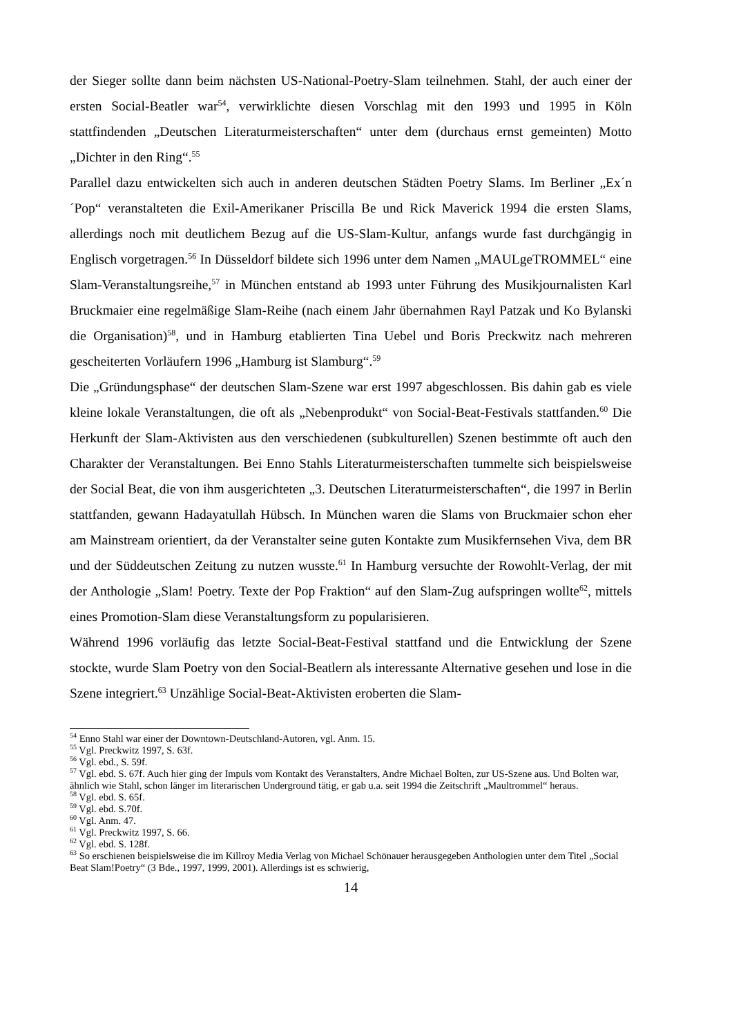der Sieger sollte dann beim nächsten US-National-Poetry-Slam teilnehmen. Stahl, der auch einer der ersten Social-Beatler war<sup>54</sup>, verwirklichte diesen Vorschlag mit den 1993 und 1995 in Köln stattfindenden „Deutschen Literaturmeisterschaften“ unter dem (durchaus ernst gemeinten) Motto „Dichter in den Ring“.<sup>55</sup>
Parallel dazu entwickelten sich auch in anderen deutschen Städten Poetry Slams. Im Berliner „Ex´n´Pop“ veranstalteten die Exil-Amerikaner Priscilla Be und Rick Maverick 1994 die ersten Slams, allerdings noch mit deutlichem Bezug auf die US-Slam-Kultur, anfangs wurde fast durchgängig in Englisch vorgetragen.<sup>56</sup> In Düsseldorf bildete sich 1996 unter dem Namen „MAULgeTROMMEL“ eine Slam-Veranstaltungsreihe,<sup>57</sup> in München entstand ab 1993 unter Führung des Musikjournalisten Karl Bruckmaier eine regelmäßige Slam-Reihe (nach einem Jahr übernahmen Rayl Patzak und Ko Bylanski die Organisation)<sup>58</sup>, und in Hamburg etablierten Tina Uebel und Boris Preckwitz nach mehreren gescheiterten Vorläufern 1996 „Hamburg ist Slamburg“.<sup>59</sup>
Die „Gründungsphase“ der deutschen Slam-Szene war erst 1997 abgeschlossen. Bis dahin gab es viele kleine lokale Veranstaltungen, die oft als „Nebenprodukt“ von Social-Beat-Festivals stattfanden.<sup>60</sup> Die Herkunft der Slam-Aktivisten aus den verschiedenen (subkulturellen) Szenen bestimmte oft auch den Charakter der Veranstaltungen. Bei Enno Stahls Literaturmeisterschaften tummelte sich beispielsweise der Social Beat, die von ihm ausgerichteten „3. Deutschen Literaturmeisterschaften“, die 1997 in Berlin stattfanden, gewann Hadayatullah Hübsch. In München waren die Slams von Bruckmaier schon eher am Mainstream orientiert, da der Veranstalter seine guten Kontakte zum Musikfernsehen Viva, dem BR und der Süddeutschen Zeitung zu nutzen wusste.<sup>61</sup> In Hamburg versuchte der Rowohlt-Verlag, der mit der Anthologie „Slam! Poetry. Texte der Pop Fraktion“ auf den Slam-Zug aufspringen wollte<sup>62</sup>, mittels eines Promotion-Slam diese Veranstaltungsform zu popularisieren.
Während 1996 vorläufig das letzte Social-Beat-Festival stattfand und die Entwicklung der Szene stockte, wurde Slam Poetry von den Social-Beatlern als interessante Alternative gesehen und lose in die Szene integriert.<sup>63</sup> Unzählige Social-Beat-Aktivisten eroberten die Slam-
<sup>54</sup> Enno Stahl war einer der Downtown-Deutschland-Autoren, vgl. Anm. 15.
<sup>55</sup> Vgl. Preckwitz 1997, S. 63f.
<sup>56</sup> Vgl. ebd., S. 59f.
<sup>57</sup> Vgl. ebd. S. 67f. Auch hier ging der Impuls vom Kontakt des Veranstalters, Andre Michael Bolten, zur US-Szene aus. Und Bolten war, ähnlich wie Stahl, schon länger im literarischen Underground tätig, er gab u.a. seit 1994 die Zeitschrift „Maultrommel“ heraus.
<sup>58</sup> Vgl. ebd. S. 65f.
<sup>59</sup> Vgl. ebd. S.70f.
<sup>60</sup> Vgl. Anm. 47.
<sup>61</sup> Vgl. Preckwitz 1997, S. 66.
<sup>62</sup> Vgl. ebd. S. 128f.
<sup>63</sup> So erschienen beispielsweise die im Killroy Media Verlag von Michael Schönauer herausgegeben Anthologien unter dem Titel „Social Beat Slam!Poetry“ (3 Bde., 1997, 1999, 2001). Allerdings ist es schwierig,
14